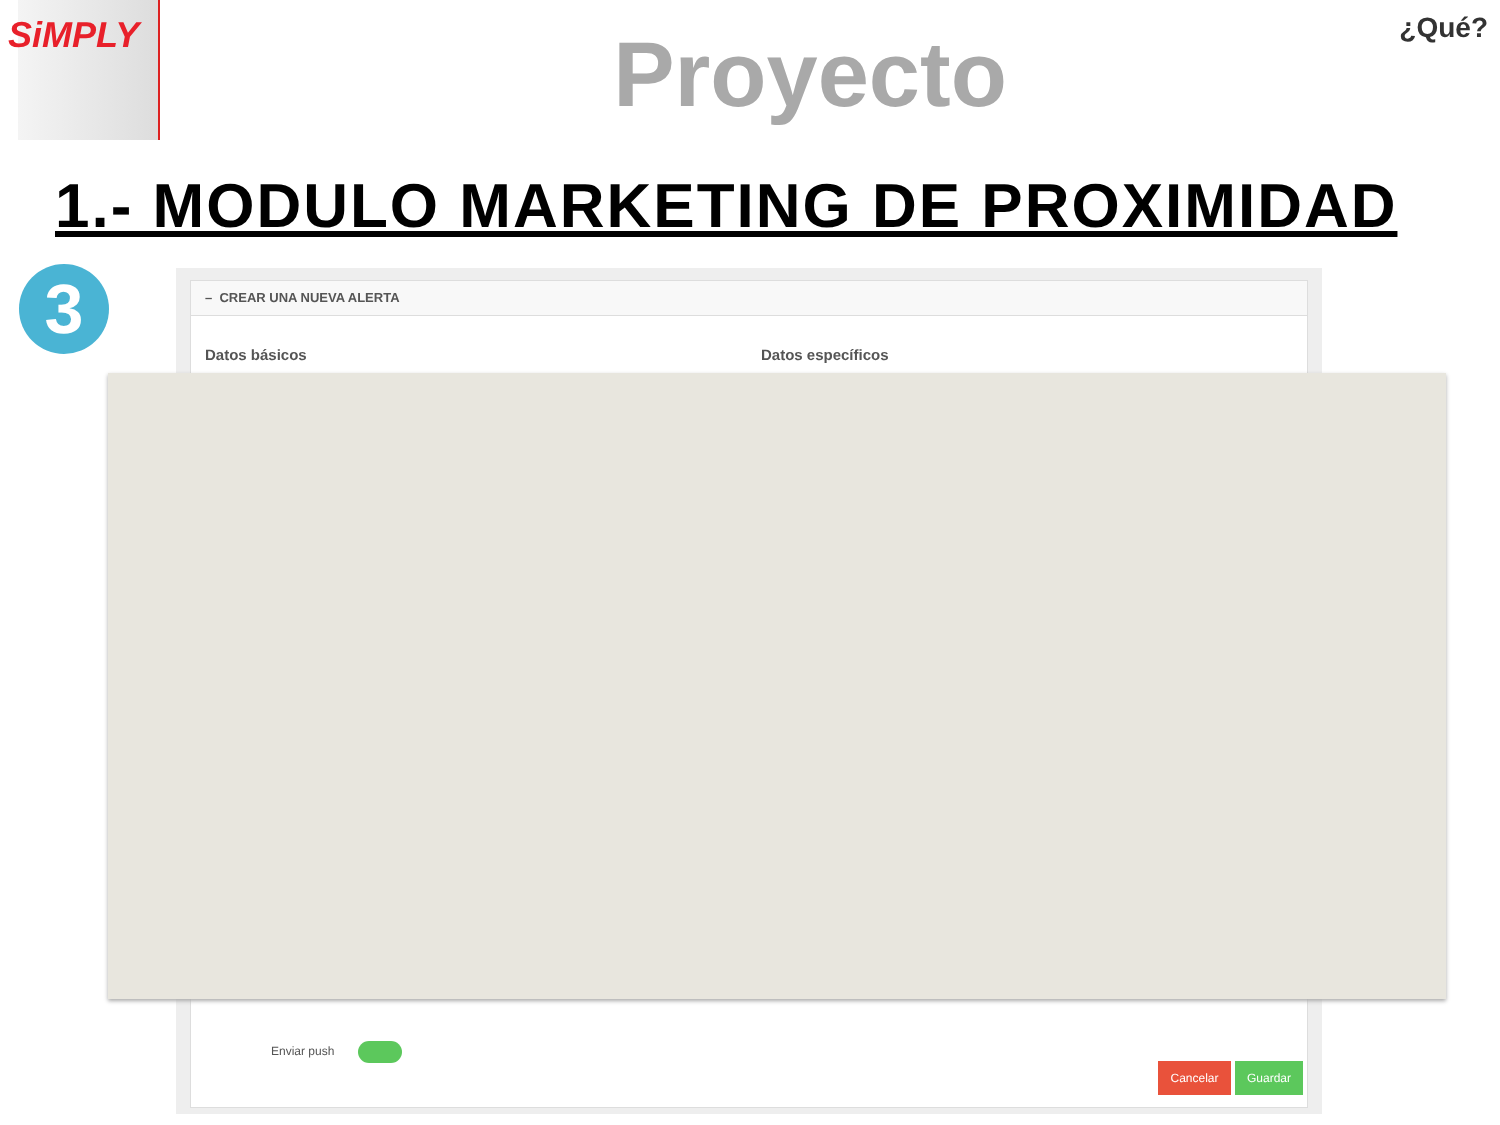SiMPLY
Proyecto
¿Qué?
1.- MODULO MARKETING DE PROXIMIDAD
3
– CREAR UNA NUEVA ALERTA
Datos básicos Datos específicos
Enviar push
Cancelar Guardar